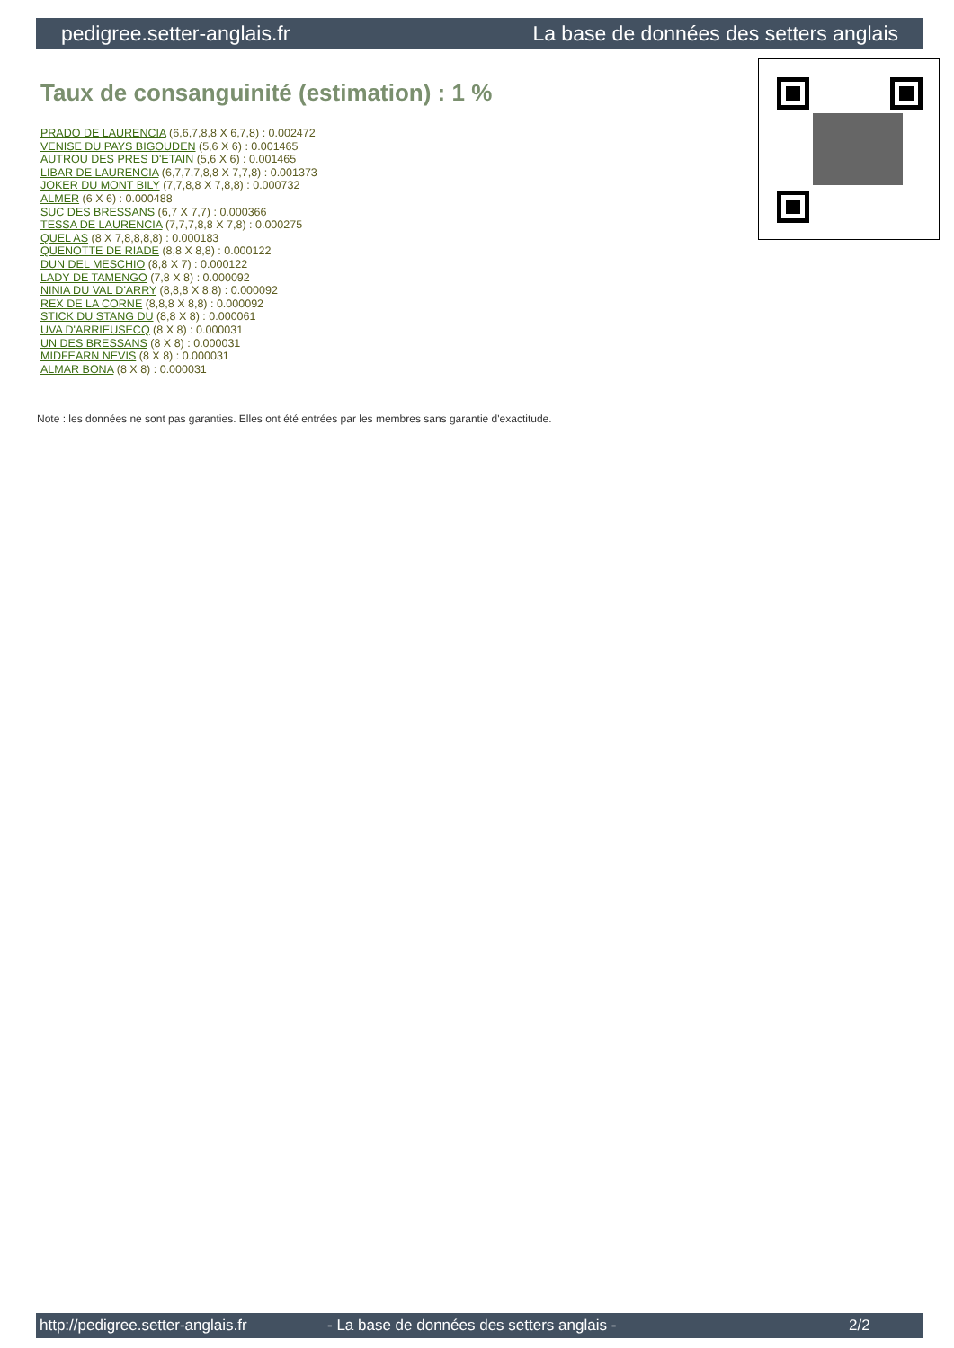pedigree.setter-anglais.fr La base de données des setters anglais
Taux de consanguinité (estimation) : 1 %
PRADO DE LAURENCIA (6,6,7,8,8 X 6,7,8) : 0.002472
VENISE DU PAYS BIGOUDEN (5,6 X 6) : 0.001465
AUTROU DES PRES D'ETAIN (5,6 X 6) : 0.001465
LIBAR DE LAURENCIA (6,7,7,7,8,8 X 7,7,8) : 0.001373
JOKER DU MONT BILY (7,7,8,8 X 7,8,8) : 0.000732
ALMER (6 X 6) : 0.000488
SUC DES BRESSANS (6,7 X 7,7) : 0.000366
TESSA DE LAURENCIA (7,7,7,8,8 X 7,8) : 0.000275
QUEL AS (8 X 7,8,8,8,8) : 0.000183
QUENOTTE DE RIADE (8,8 X 8,8) : 0.000122
DUN DEL MESCHIO (8,8 X 7) : 0.000122
LADY DE TAMENGO (7,8 X 8) : 0.000092
NINIA DU VAL D'ARRY (8,8,8 X 8,8) : 0.000092
REX DE LA CORNE (8,8,8 X 8,8) : 0.000092
STICK DU STANG DU (8,8 X 8) : 0.000061
UVA D'ARRIEUSECQ (8 X 8) : 0.000031
UN DES BRESSANS (8 X 8) : 0.000031
MIDFEARN NEVIS (8 X 8) : 0.000031
ALMAR BONA (8 X 8) : 0.000031
Note : les données ne sont pas garanties. Elles ont été entrées par les membres sans garantie d'exactitude.
http://pedigree.setter-anglais.fr - La base de données des setters anglais - 2/2